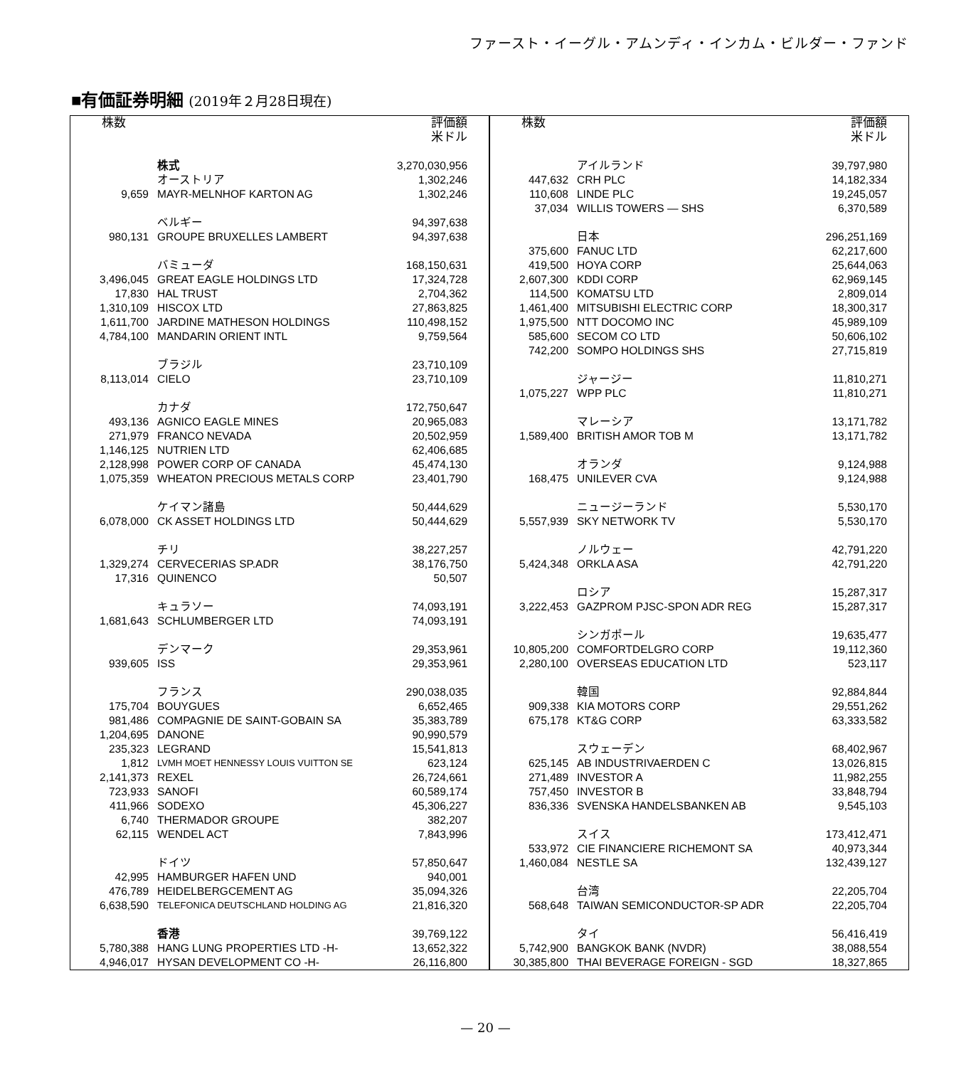ファースト・イーグル・アムンディ・インカム・ビルダー・ファンド
■有価証券明細 (2019年２月28日現在)
| 株数 | | 評価額 米ドル |
| --- | --- | --- |
| | 株式 | 3,270,030,956 |
| | オーストリア | 1,302,246 |
| 9,659 | MAYR-MELNHOF KARTON AG | 1,302,246 |
| | ベルギー | 94,397,638 |
| 980,131 | GROUPE BRUXELLES LAMBERT | 94,397,638 |
| | バミューダ | 168,150,631 |
| 3,496,045 | GREAT EAGLE HOLDINGS LTD | 17,324,728 |
| 17,830 | HAL TRUST | 2,704,362 |
| 1,310,109 | HISCOX LTD | 27,863,825 |
| 1,611,700 | JARDINE MATHESON HOLDINGS | 110,498,152 |
| 4,784,100 | MANDARIN ORIENT INTL | 9,759,564 |
| | ブラジル | 23,710,109 |
| 8,113,014 | CIELO | 23,710,109 |
| | カナダ | 172,750,647 |
| 493,136 | AGNICO EAGLE MINES | 20,965,083 |
| 271,979 | FRANCO NEVADA | 20,502,959 |
| 1,146,125 | NUTRIEN LTD | 62,406,685 |
| 2,128,998 | POWER CORP OF CANADA | 45,474,130 |
| 1,075,359 | WHEATON PRECIOUS METALS CORP | 23,401,790 |
| | ケイマン諸島 | 50,444,629 |
| 6,078,000 | CK ASSET HOLDINGS LTD | 50,444,629 |
| | チリ | 38,227,257 |
| 1,329,274 | CERVECERIAS SP.ADR | 38,176,750 |
| 17,316 | QUINENCO | 50,507 |
| | キュラソー | 74,093,191 |
| 1,681,643 | SCHLUMBERGER LTD | 74,093,191 |
| | デンマーク | 29,353,961 |
| 939,605 | ISS | 29,353,961 |
| | フランス | 290,038,035 |
| 175,704 | BOUYGUES | 6,652,465 |
| 981,486 | COMPAGNIE DE SAINT-GOBAIN SA | 35,383,789 |
| 1,204,695 | DANONE | 90,990,579 |
| 235,323 | LEGRAND | 15,541,813 |
| 1,812 | LVMH MOET HENNESSY LOUIS VUITTON SE | 623,124 |
| 2,141,373 | REXEL | 26,724,661 |
| 723,933 | SANOFI | 60,589,174 |
| 411,966 | SODEXO | 45,306,227 |
| 6,740 | THERMADOR GROUPE | 382,207 |
| 62,115 | WENDEL ACT | 7,843,996 |
| | ドイツ | 57,850,647 |
| 42,995 | HAMBURGER HAFEN UND | 940,001 |
| 476,789 | HEIDELBERGCEMENT AG | 35,094,326 |
| 6,638,590 | TELEFONICA DEUTSCHLAND HOLDING AG | 21,816,320 |
| | 香港 | 39,769,122 |
| 5,780,388 | HANG LUNG PROPERTIES LTD -H- | 13,652,322 |
| 4,946,017 | HYSAN DEVELOPMENT CO -H- | 26,116,800 |
| 株数 | | 評価額 米ドル |
| --- | --- | --- |
| | アイルランド | 39,797,980 |
| 447,632 | CRH PLC | 14,182,334 |
| 110,608 | LINDE PLC | 19,245,057 |
| 37,034 | WILLIS TOWERS — SHS | 6,370,589 |
| | 日本 | 296,251,169 |
| 375,600 | FANUC LTD | 62,217,600 |
| 419,500 | HOYA CORP | 25,644,063 |
| 2,607,300 | KDDI CORP | 62,969,145 |
| 114,500 | KOMATSU LTD | 2,809,014 |
| 1,461,400 | MITSUBISHI ELECTRIC CORP | 18,300,317 |
| 1,975,500 | NTT DOCOMO INC | 45,989,109 |
| 585,600 | SECOM CO LTD | 50,606,102 |
| 742,200 | SOMPO HOLDINGS SHS | 27,715,819 |
| | ジャージー | 11,810,271 |
| 1,075,227 | WPP PLC | 11,810,271 |
| | マレーシア | 13,171,782 |
| 1,589,400 | BRITISH AMOR TOB M | 13,171,782 |
| | オランダ | 9,124,988 |
| 168,475 | UNILEVER CVA | 9,124,988 |
| | ニュージーランド | 5,530,170 |
| 5,557,939 | SKY NETWORK TV | 5,530,170 |
| | ノルウェー | 42,791,220 |
| 5,424,348 | ORKLA ASA | 42,791,220 |
| | ロシア | 15,287,317 |
| 3,222,453 | GAZPROM PJSC-SPON ADR REG | 15,287,317 |
| | シンガポール | 19,635,477 |
| 10,805,200 | COMFORTDELGRO CORP | 19,112,360 |
| 2,280,100 | OVERSEAS EDUCATION LTD | 523,117 |
| | 韓国 | 92,884,844 |
| 909,338 | KIA MOTORS CORP | 29,551,262 |
| 675,178 | KT&G CORP | 63,333,582 |
| | スウェーデン | 68,402,967 |
| 625,145 | AB INDUSTRIVAERDEN C | 13,026,815 |
| 271,489 | INVESTOR A | 11,982,255 |
| 757,450 | INVESTOR B | 33,848,794 |
| 836,336 | SVENSKA HANDELSBANKEN AB | 9,545,103 |
| | スイス | 173,412,471 |
| 533,972 | CIE FINANCIERE RICHEMONT SA | 40,973,344 |
| 1,460,084 | NESTLE SA | 132,439,127 |
| | 台湾 | 22,205,704 |
| 568,648 | TAIWAN SEMICONDUCTOR-SP ADR | 22,205,704 |
| | タイ | 56,416,419 |
| 5,742,900 | BANGKOK BANK (NVDR) | 38,088,554 |
| 30,385,800 | THAI BEVERAGE FOREIGN - SGD | 18,327,865 |
— 20 —